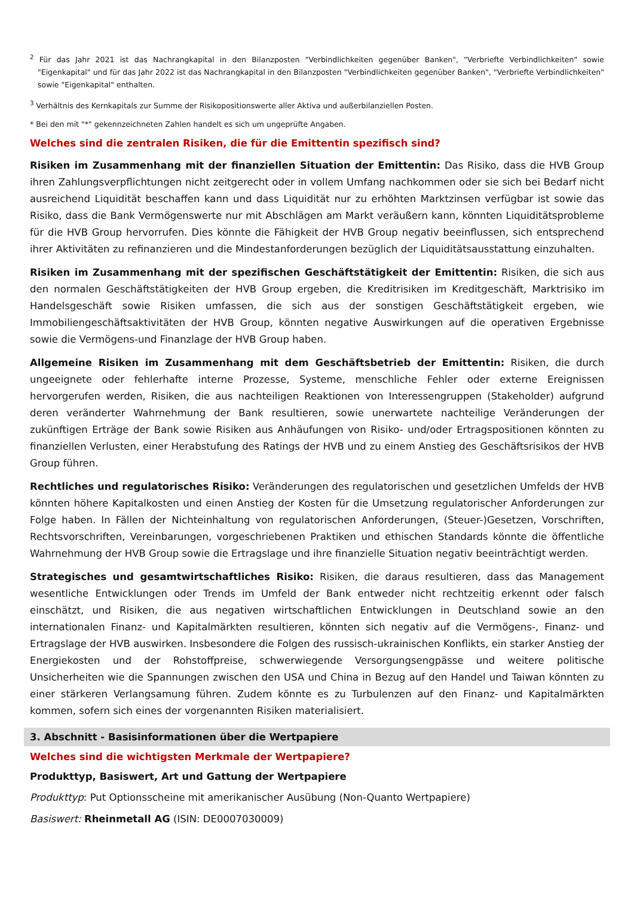<sup>2</sup> Für das Jahr 2021 ist das Nachrangkapital in den Bilanzposten "Verbindlichkeiten gegenüber Banken", "Verbriefte Verbindlichkeiten" sowie "Eigenkapital" und für das Jahr 2022 ist das Nachrangkapital in den Bilanzposten "Verbindlichkeiten gegenüber Banken", "Verbriefte Verbindlichkeiten" sowie "Eigenkapital" enthalten.
<sup>3</sup> Verhältnis des Kernkapitals zur Summe der Risikopositionswerte aller Aktiva und außerbilanziellen Posten.
* Bei den mit "*" gekennzeichneten Zahlen handelt es sich um ungeprüfte Angaben.
Welches sind die zentralen Risiken, die für die Emittentin spezifisch sind?
Risiken im Zusammenhang mit der finanziellen Situation der Emittentin: Das Risiko, dass die HVB Group ihren Zahlungsverpflichtungen nicht zeitgerecht oder in vollem Umfang nachkommen oder sie sich bei Bedarf nicht ausreichend Liquidität beschaffen kann und dass Liquidität nur zu erhöhten Marktzinsen verfügbar ist sowie das Risiko, dass die Bank Vermögenswerte nur mit Abschlägen am Markt veräußern kann, könnten Liquiditätsprobleme für die HVB Group hervorrufen. Dies könnte die Fähigkeit der HVB Group negativ beeinflussen, sich entsprechend ihrer Aktivitäten zu refinanzieren und die Mindestanforderungen bezüglich der Liquiditätsausstattung einzuhalten.
Risiken im Zusammenhang mit der spezifischen Geschäftstätigkeit der Emittentin: Risiken, die sich aus den normalen Geschäftstätigkeiten der HVB Group ergeben, die Kreditrisiken im Kreditgeschäft, Marktrisiko im Handelsgeschäft sowie Risiken umfassen, die sich aus der sonstigen Geschäftstätigkeit ergeben, wie Immobiliengeschäftsaktivitäten der HVB Group, könnten negative Auswirkungen auf die operativen Ergebnisse sowie die Vermögens-und Finanzlage der HVB Group haben.
Allgemeine Risiken im Zusammenhang mit dem Geschäftsbetrieb der Emittentin: Risiken, die durch ungeeignete oder fehlerhafte interne Prozesse, Systeme, menschliche Fehler oder externe Ereignissen hervorgerufen werden, Risiken, die aus nachteiligen Reaktionen von Interessengruppen (Stakeholder) aufgrund deren veränderter Wahrnehmung der Bank resultieren, sowie unerwartete nachteilige Veränderungen der zukünftigen Erträge der Bank sowie Risiken aus Anhäufungen von Risiko- und/oder Ertragspositionen könnten zu finanziellen Verlusten, einer Herabstufung des Ratings der HVB und zu einem Anstieg des Geschäftsrisikos der HVB Group führen.
Rechtliches und regulatorisches Risiko: Veränderungen des regulatorischen und gesetzlichen Umfelds der HVB könnten höhere Kapitalkosten und einen Anstieg der Kosten für die Umsetzung regulatorischer Anforderungen zur Folge haben. In Fällen der Nichteinhaltung von regulatorischen Anforderungen, (Steuer-)Gesetzen, Vorschriften, Rechtsvorschriften, Vereinbarungen, vorgeschriebenen Praktiken und ethischen Standards könnte die öffentliche Wahrnehmung der HVB Group sowie die Ertragslage und ihre finanzielle Situation negativ beeinträchtigt werden.
Strategisches und gesamtwirtschaftliches Risiko: Risiken, die daraus resultieren, dass das Management wesentliche Entwicklungen oder Trends im Umfeld der Bank entweder nicht rechtzeitig erkennt oder falsch einschätzt, und Risiken, die aus negativen wirtschaftlichen Entwicklungen in Deutschland sowie an den internationalen Finanz- und Kapitalmärkten resultieren, könnten sich negativ auf die Vermögens-, Finanz- und Ertragslage der HVB auswirken. Insbesondere die Folgen des russisch-ukrainischen Konflikts, ein starker Anstieg der Energiekosten und der Rohstoffpreise, schwerwiegende Versorgungsengpässe und weitere politische Unsicherheiten wie die Spannungen zwischen den USA und China in Bezug auf den Handel und Taiwan könnten zu einer stärkeren Verlangsamung führen. Zudem könnte es zu Turbulenzen auf den Finanz- und Kapitalmärkten kommen, sofern sich eines der vorgenannten Risiken materialisiert.
3. Abschnitt - Basisinformationen über die Wertpapiere
Welches sind die wichtigsten Merkmale der Wertpapiere?
Produkttyp, Basiswert, Art und Gattung der Wertpapiere
Produkttyp: Put Optionsscheine mit amerikanischer Ausübung (Non-Quanto Wertpapiere)
Basiswert: Rheinmetall AG (ISIN: DE0007030009)